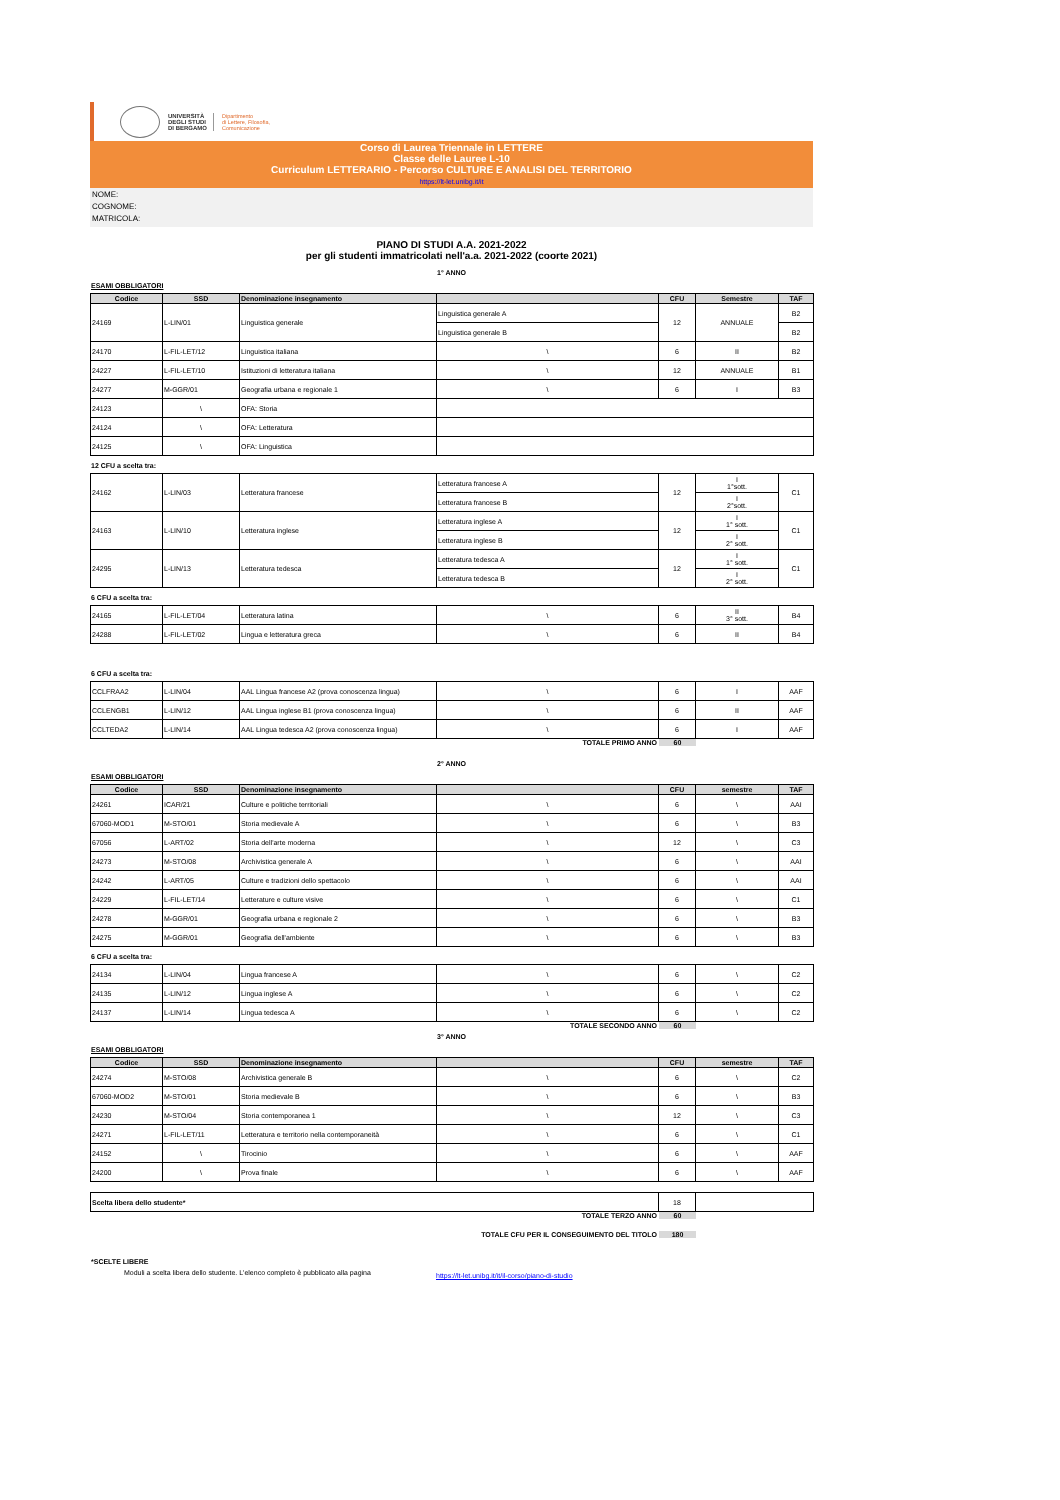UNIVERSITÀ
DEGLI STUDI
DI BERGAMO
Dipartimento
di Lettere, Filosofia,
Comunicazione
Corso di Laurea Triennale in LETTERE
Classe delle Lauree L-10
Curriculum LETTERARIO - Percorso CULTURE E ANALISI DEL TERRITORIO
https://lt-let.unibg.it/it
NOME:
COGNOME:
MATRICOLA:
PIANO DI STUDI A.A. 2021-2022
per gli studenti immatricolati nell'a.a. 2021-2022 (coorte 2021)
1° ANNO
ESAMI OBBLIGATORI
| Codice | SSD | Denominazione insegnamento | | CFU | Semestre | TAF |
| --- | --- | --- | --- | --- | --- | --- |
| 24169 | L-LIN/01 | Linguistica generale | Linguistica generale A | 12 | ANNUALE | B2 |
| | | | Linguistica generale B | | | B2 |
| 24170 | L-FIL-LET/12 | Linguistica italiana | \ | 6 | II | B2 |
| 24227 | L-FIL-LET/10 | Istituzioni di letteratura italiana | \ | 12 | ANNUALE | B1 |
| 24277 | M-GGR/01 | Geografia urbana e regionale 1 | \ | 6 | I | B3 |
| 24123 | \ | OFA: Storia | | | | |
| 24124 | \ | OFA: Letteratura | | | | |
| 24125 | \ | OFA: Linguistica | | | | |
12 CFU a scelta tra:
| 24162 | L-LIN/03 | Letteratura francese | Letteratura francese A | 12 | I 1°sott. | C1 |
| | | | Letteratura francese B | | I 2°sott. | |
| 24163 | L-LIN/10 | Letteratura inglese | Letteratura inglese A | 12 | I 1° sott. | C1 |
| | | | Letteratura inglese B | | I 2° sott. | |
| 24295 | L-LIN/13 | Letteratura tedesca | Letteratura tedesca A | 12 | I 1° sott. | C1 |
| | | | Letteratura tedesca B | | I 2° sott. | |
6 CFU a scelta tra:
| 24165 | L-FIL-LET/04 | Letteratura latina | \ | 6 | II 3° sott. | B4 |
| 24288 | L-FIL-LET/02 | Lingua e letteratura greca | \ | 6 | II | B4 |
6 CFU a scelta tra:
| CCLFRAA2 | L-LIN/04 | AAL Lingua francese A2 (prova conoscenza lingua) | \ | 6 | I | AAF |
| CCLENGB1 | L-LIN/12 | AAL Lingua inglese B1 (prova conoscenza lingua) | \ | 6 | II | AAF |
| CCLTEDA2 | L-LIN/14 | AAL Lingua tedesca A2 (prova conoscenza lingua) | \ | 6 | I | AAF |
TOTALE PRIMO ANNO 60
2° ANNO
ESAMI OBBLIGATORI
| Codice | SSD | Denominazione insegnamento | | CFU | semestre | TAF |
| --- | --- | --- | --- | --- | --- | --- |
| 24261 | ICAR/21 | Culture e politiche territoriali | \ | 6 | \ | AAI |
| 67060-MOD1 | M-STO/01 | Storia medievale A | \ | 6 | \ | B3 |
| 67056 | L-ART/02 | Storia dell'arte moderna | \ | 12 | \ | C3 |
| 24273 | M-STO/08 | Archivistica generale A | \ | 6 | \ | AAI |
| 24242 | L-ART/05 | Culture e tradizioni dello spettacolo | \ | 6 | \ | AAI |
| 24229 | L-FIL-LET/14 | Letterature e culture visive | \ | 6 | \ | C1 |
| 24278 | M-GGR/01 | Geografia urbana e regionale 2 | \ | 6 | \ | B3 |
| 24275 | M-GGR/01 | Geografia dell'ambiente | \ | 6 | \ | B3 |
6 CFU a scelta tra:
| 24134 | L-LIN/04 | Lingua francese A | \ | 6 | \ | C2 |
| 24135 | L-LIN/12 | Lingua inglese A | \ | 6 | \ | C2 |
| 24137 | L-LIN/14 | Lingua tedesca A | \ | 6 | \ | C2 |
TOTALE SECONDO ANNO 60
3° ANNO
ESAMI OBBLIGATORI
| Codice | SSD | Denominazione insegnamento | | CFU | semestre | TAF |
| --- | --- | --- | --- | --- | --- | --- |
| 24274 | M-STO/08 | Archivistica generale B | \ | 6 | \ | C2 |
| 67060-MOD2 | M-STO/01 | Storia medievale B | \ | 6 | \ | B3 |
| 24230 | M-STO/04 | Storia contemporanea 1 | \ | 12 | \ | C3 |
| 24271 | L-FIL-LET/11 | Letteratura e territorio nella contemporaneità | \ | 6 | \ | C1 |
| 24152 | \ | Tirocinio | \ | 6 | \ | AAF |
| 24200 | \ | Prova finale | \ | 6 | \ | AAF |
| Scelta libera dello studente* | 18 | |
TOTALE TERZO ANNO 60
TOTALE CFU PER IL CONSEGUIMENTO DEL TITOLO 180
*SCELTE LIBERE
Moduli a scelta libera dello studente. L'elenco completo è pubblicato alla pagina https://lt-let.unibg.it/it/il-corso/piano-di-studio